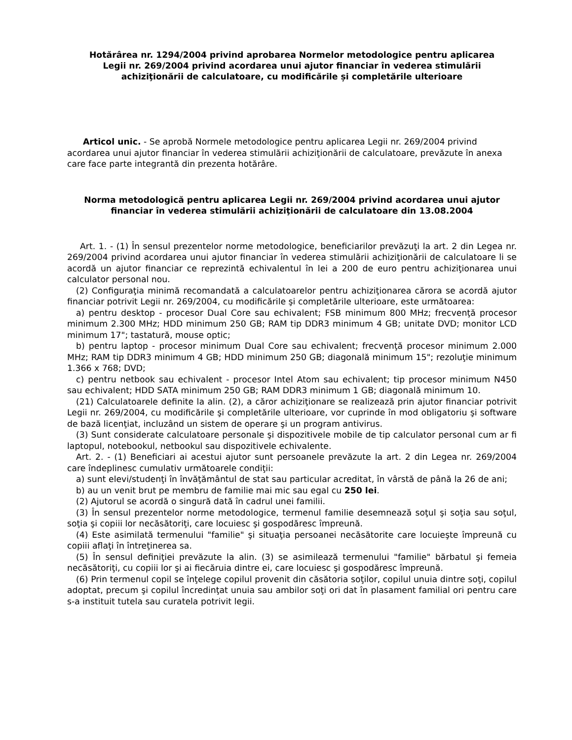Hotărârea nr. 1294/2004 privind aprobarea Normelor metodologice pentru aplicarea Legii nr. 269/2004 privind acordarea unui ajutor financiar în vederea stimulării achiziţionării de calculatoare, cu modificările și completările ulterioare
Articol unic. - Se aprobă Normele metodologice pentru aplicarea Legii nr. 269/2004 privind acordarea unui ajutor financiar în vederea stimulării achiziţionării de calculatoare, prevăzute în anexa care face parte integrantă din prezenta hotărâre.
Norma metodologică pentru aplicarea Legii nr. 269/2004 privind acordarea unui ajutor financiar în vederea stimulării achiziţionării de calculatoare din 13.08.2004
Art. 1. - (1) În sensul prezentelor norme metodologice, beneficiarilor prevăzuţi la art. 2 din Legea nr. 269/2004 privind acordarea unui ajutor financiar în vederea stimulării achiziţionării de calculatoare li se acordă un ajutor financiar ce reprezintă echivalentul în lei a 200 de euro pentru achiziţionarea unui calculator personal nou.
(2) Configuraţia minimă recomandată a calculatoarelor pentru achiziţionarea cărora se acordă ajutor financiar potrivit Legii nr. 269/2004, cu modificările şi completările ulterioare, este următoarea:
a) pentru desktop - procesor Dual Core sau echivalent; FSB minimum 800 MHz; frecvenţă procesor minimum 2.300 MHz; HDD minimum 250 GB; RAM tip DDR3 minimum 4 GB; unitate DVD; monitor LCD minimum 17"; tastatură, mouse optic;
b) pentru laptop - procesor minimum Dual Core sau echivalent; frecvenţă procesor minimum 2.000 MHz; RAM tip DDR3 minimum 4 GB; HDD minimum 250 GB; diagonală minimum 15"; rezoluţie minimum 1.366 x 768; DVD;
c) pentru netbook sau echivalent - procesor Intel Atom sau echivalent; tip procesor minimum N450 sau echivalent; HDD SATA minimum 250 GB; RAM DDR3 minimum 1 GB; diagonală minimum 10.
(21) Calculatoarele definite la alin. (2), a căror achiziţionare se realizează prin ajutor financiar potrivit Legii nr. 269/2004, cu modificările şi completările ulterioare, vor cuprinde în mod obligatoriu şi software de bază licenţiat, incluzând un sistem de operare şi un program antivirus.
(3) Sunt considerate calculatoare personale şi dispozitivele mobile de tip calculator personal cum ar fi laptopul, notebookul, netbookul sau dispozitivele echivalente.
Art. 2. - (1) Beneficiari ai acestui ajutor sunt persoanele prevăzute la art. 2 din Legea nr. 269/2004 care îndeplinesc cumulativ următoarele condiţii:
a) sunt elevi/studenţi în învăţământul de stat sau particular acreditat, în vârstă de până la 26 de ani;
b) au un venit brut pe membru de familie mai mic sau egal cu 250 lei.
(2) Ajutorul se acordă o singură dată în cadrul unei familii.
(3) În sensul prezentelor norme metodologice, termenul familie desemnează soţul şi soţia sau soţul, soţia şi copiii lor necăsătoriţi, care locuiesc şi gospodăresc împreună.
(4) Este asimilată termenului "familie" şi situaţia persoanei necăsătorite care locuieşte împreună cu copiii aflaţi în întreţinerea sa.
(5) În sensul definiţiei prevăzute la alin. (3) se asimilează termenului "familie" bărbatul şi femeia necăsătoriţi, cu copiii lor şi ai fiecăruia dintre ei, care locuiesc şi gospodăresc împreună.
(6) Prin termenul copil se înţelege copilul provenit din căsătoria soţilor, copilul unuia dintre soţi, copilul adoptat, precum şi copilul încredinţat unuia sau ambilor soţi ori dat în plasament familial ori pentru care s-a instituit tutela sau curatela potrivit legii.